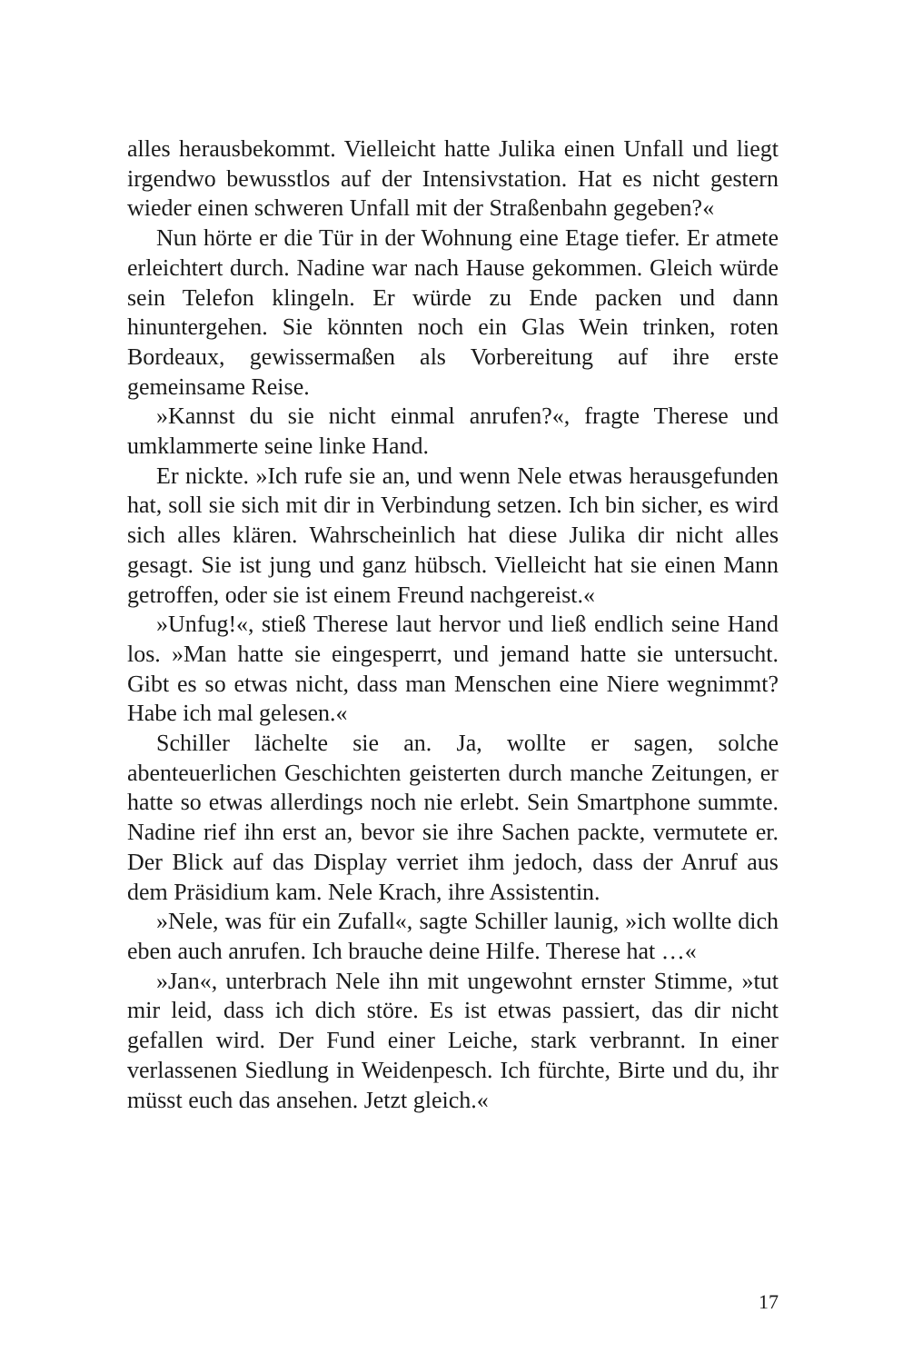alles herausbekommt. Vielleicht hatte Julika einen Unfall und liegt irgendwo bewusstlos auf der Intensivstation. Hat es nicht gestern wieder einen schweren Unfall mit der Straßenbahn gegeben?«
Nun hörte er die Tür in der Wohnung eine Etage tiefer. Er atmete erleichtert durch. Nadine war nach Hause gekommen. Gleich würde sein Telefon klingeln. Er würde zu Ende packen und dann hinuntergehen. Sie könnten noch ein Glas Wein trinken, roten Bordeaux, gewissermaßen als Vorbereitung auf ihre erste gemeinsame Reise.
»Kannst du sie nicht einmal anrufen?«, fragte Therese und umklammerte seine linke Hand.
Er nickte. »Ich rufe sie an, und wenn Nele etwas herausgefunden hat, soll sie sich mit dir in Verbindung setzen. Ich bin sicher, es wird sich alles klären. Wahrscheinlich hat diese Julika dir nicht alles gesagt. Sie ist jung und ganz hübsch. Vielleicht hat sie einen Mann getroffen, oder sie ist einem Freund nachgereist.«
»Unfug!«, stieß Therese laut hervor und ließ endlich seine Hand los. »Man hatte sie eingesperrt, und jemand hatte sie untersucht. Gibt es so etwas nicht, dass man Menschen eine Niere wegnimmt? Habe ich mal gelesen.«
Schiller lächelte sie an. Ja, wollte er sagen, solche abenteuerlichen Geschichten geisterten durch manche Zeitungen, er hatte so etwas allerdings noch nie erlebt. Sein Smartphone summte. Nadine rief ihn erst an, bevor sie ihre Sachen packte, vermutete er. Der Blick auf das Display verriet ihm jedoch, dass der Anruf aus dem Präsidium kam. Nele Krach, ihre Assistentin.
»Nele, was für ein Zufall«, sagte Schiller launig, »ich wollte dich eben auch anrufen. Ich brauche deine Hilfe. Therese hat …«
»Jan«, unterbrach Nele ihn mit ungewohnt ernster Stimme, »tut mir leid, dass ich dich störe. Es ist etwas passiert, das dir nicht gefallen wird. Der Fund einer Leiche, stark verbrannt. In einer verlassenen Siedlung in Weidenpesch. Ich fürchte, Birte und du, ihr müsst euch das ansehen. Jetzt gleich.«
17